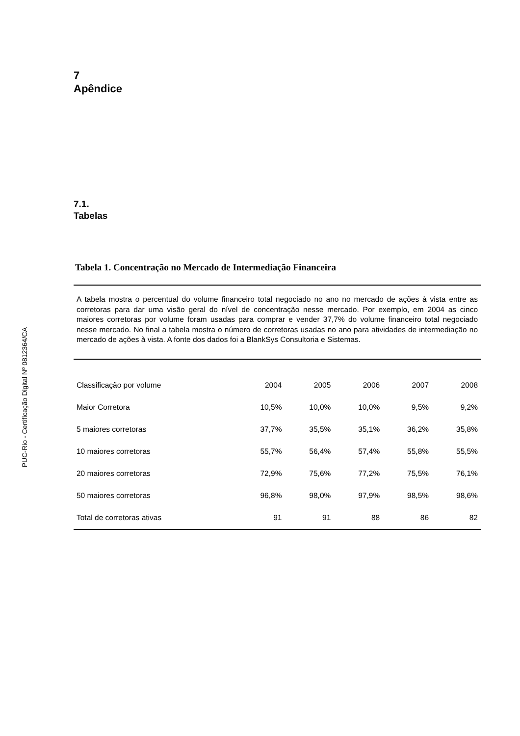PUC-Rio - Certificação Digital Nº 0812364/CA
7
Apêndice
7.1.
Tabelas
Tabela 1. Concentração no Mercado de Intermediação Financeira
A tabela mostra o percentual do volume financeiro total negociado no ano no mercado de ações à vista entre as corretoras para dar uma visão geral do nível de concentração nesse mercado. Por exemplo, em 2004 as cinco maiores corretoras por volume foram usadas para comprar e vender 37,7% do volume financeiro total negociado nesse mercado. No final a tabela mostra o número de corretoras usadas no ano para atividades de intermediação no mercado de ações à vista. A fonte dos dados foi a BlankSys Consultoria e Sistemas.
| Classificação por volume | 2004 | 2005 | 2006 | 2007 | 2008 |
| Maior Corretora | 10,5% | 10,0% | 10,0% | 9,5% | 9,2% |
| 5 maiores corretoras | 37,7% | 35,5% | 35,1% | 36,2% | 35,8% |
| 10 maiores corretoras | 55,7% | 56,4% | 57,4% | 55,8% | 55,5% |
| 20 maiores corretoras | 72,9% | 75,6% | 77,2% | 75,5% | 76,1% |
| 50 maiores corretoras | 96,8% | 98,0% | 97,9% | 98,5% | 98,6% |
| Total de corretoras ativas | 91 | 91 | 88 | 86 | 82 |